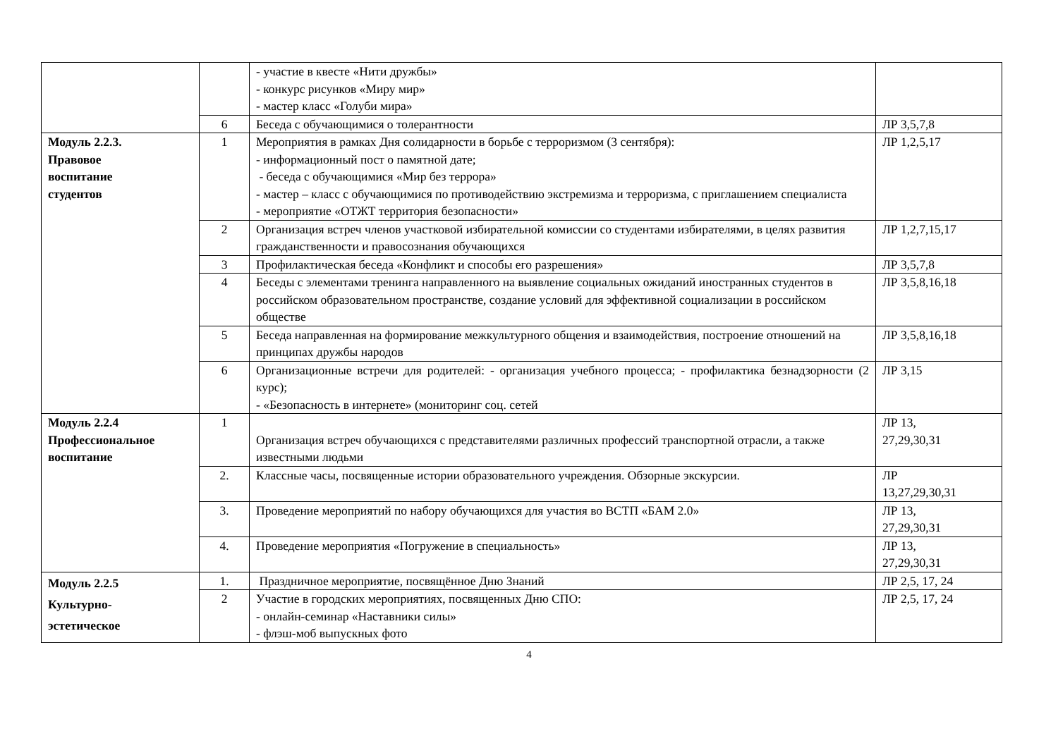| | | - участие в квесте «Нити дружбы» - конкурс рисунков «Миру мир» - мастер класс «Голуби мира» | |
| | 6 | Беседа с обучающимися о толерантности | ЛР 3,5,7,8 |
| Модуль 2.2.3. Правовое воспитание студентов | 1 | Мероприятия в рамках Дня солидарности в борьбе с терроризмом (3 сентября): - информационный пост о памятной дате; - беседа с обучающимися «Мир без террора» - мастер – класс с обучающимися по противодействию экстремизма и терроризма, с приглашением специалиста - мероприятие «ОТЖТ территория безопасности» | ЛР 1,2,5,17 |
| | 2 | Организация встреч членов участковой избирательной комиссии со студентами избирателями, в целях развития гражданственности и правосознания обучающихся | ЛР 1,2,7,15,17 |
| | 3 | Профилактическая беседа «Конфликт и способы его разрешения» | ЛР 3,5,7,8 |
| | 4 | Беседы с элементами тренинга направленного на выявление социальных ожиданий иностранных студентов в российском образовательном пространстве, создание условий для эффективной социализации в российском обществе | ЛР 3,5,8,16,18 |
| | 5 | Беседа направленная на формирование межкультурного общения и взаимодействия, построение отношений на принципах дружбы народов | ЛР 3,5,8,16,18 |
| | 6 | Организационные встречи для родителей: - организация учебного процесса; - профилактика безнадзорности (2 курс); - «Безопасность в интернете» (мониторинг соц. сетей | ЛР 3,15 |
| Модуль 2.2.4 Профессиональное воспитание | 1 | Организация встреч обучающихся с представителями различных профессий транспортной отрасли, а также известными людьми | ЛР 13, 27,29,30,31 |
| | 2. | Классные часы, посвященные истории образовательного учреждения. Обзорные экскурсии. | ЛР 13,27,29,30,31 |
| | 3. | Проведение мероприятий по набору обучающихся для участия во ВСТП «БАМ 2.0» | ЛР 13, 27,29,30,31 |
| | 4. | Проведение мероприятия «Погружение в специальность» | ЛР 13, 27,29,30,31 |
| Модуль 2.2.5 Культурно- эстетическое | 1. | Праздничное мероприятие, посвящённое Дню Знаний | ЛР 2,5, 17, 24 |
| | 2 | Участие в городских мероприятиях, посвященных Дню СПО: - онлайн-семинар «Наставники силы» - флэш-моб выпускных фото | ЛР 2,5, 17, 24 |
4